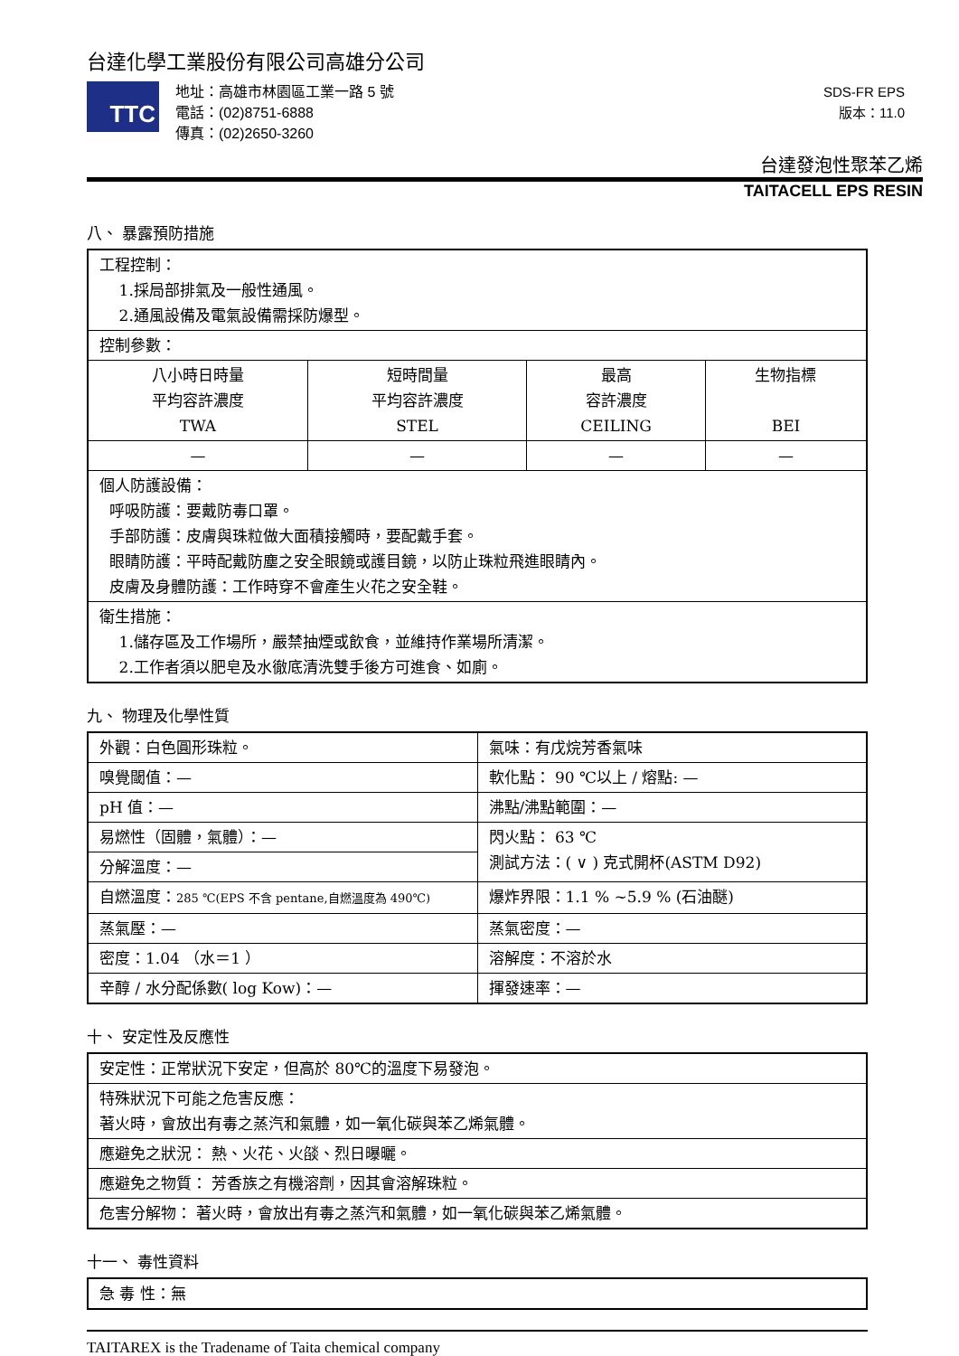台達化學工業股份有限公司高雄分公司
TTC
地址：高雄市林園區工業一路 5 號
電話：(02)8751-6888
傳真：(02)2650-3260
SDS-FR EPS
版本：11.0
台達發泡性聚苯乙烯
TAITACELL EPS RESIN
八、 暴露預防措施
| 工程控制： 1.採局部排氣及一般性通風。 2.通風設備及電氣設備需採防爆型。 | | | |
| 控制參數： | | | |
| 八小時日時量 平均容許濃度 TWA | 短時間量 平均容許濃度 STEL | 最高 容許濃度 CEILING | 生物指標 BEI |
| — | — | — | — |
| 個人防護設備： 呼吸防護：要戴防毒口罩。 手部防護：皮膚與珠粒做大面積接觸時，要配戴手套。 眼睛防護：平時配戴防塵之安全眼鏡或護目鏡，以防止珠粒飛進眼睛內。 皮膚及身體防護：工作時穿不會產生火花之安全鞋。 | | | |
| 衛生措施： 1.儲存區及工作場所，嚴禁抽煙或飲食，並維持作業場所清潔。 2.工作者須以肥皂及水徹底清洗雙手後方可進食、如廁。 | | | |
九、 物理及化學性質
| 外觀：白色圓形珠粒。 | 氣味：有戊烷芳香氣味 |
| 嗅覺閾值：— | 軟化點： 90 ℃以上 / 熔點: — |
| pH 值：— | 沸點/沸點範圍：— |
| 易燃性（固體，氣體）：— | 閃火點： 63 ℃ 測試方法：( ∨ ) 克式開杯(ASTM D92) |
| 分解溫度：— | |
| 自燃溫度： 285 ℃(EPS 不含 pentane,自燃溫度為 490℃) | 爆炸界限：1.1 % ~5.9 % (石油醚) |
| 蒸氣壓：— | 蒸氣密度：— |
| 密度：1.04 （水＝1 ） | 溶解度：不溶於水 |
| 辛醇 / 水分配係數( log Kow)：— | 揮發速率：— |
十、 安定性及反應性
| 安定性：正常狀況下安定，但高於 80℃的溫度下易發泡。 |
| 特殊狀況下可能之危害反應： 著火時，會放出有毒之蒸汽和氣體，如一氧化碳與苯乙烯氣體。 |
| 應避免之狀況： 熱、火花、火燄、烈日曝曬。 |
| 應避免之物質： 芳香族之有機溶劑，因其會溶解珠粒。 |
| 危害分解物： 著火時，會放出有毒之蒸汽和氣體，如一氧化碳與苯乙烯氣體。 |
十一、 毒性資料
| 急 毒 性：無 |
TAITAREX is the Tradename of Taita chemical company